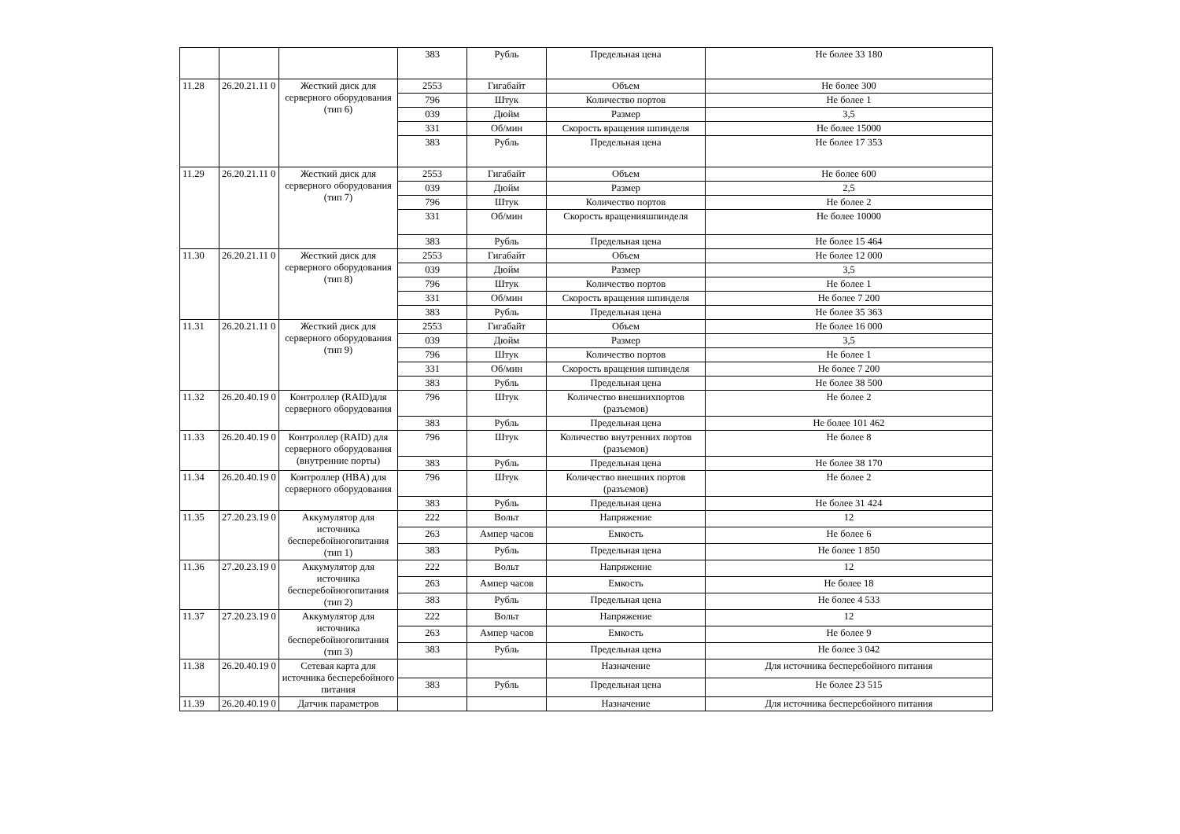| | | | 383 | Рубль | Предельная цена | Не более 33 180 |
| 11.28 | 26.20.21.11 0 | Жесткий диск для серверного оборудования (тип 6) | 2553 | Гигабайт | Объем | Не более 300 |
| | | | 796 | Штук | Количество портов | Не более 1 |
| | | | 039 | Дюйм | Размер | 3,5 |
| | | | 331 | Об/мин | Скорость вращения шпинделя | Не более 15000 |
| | | | 383 | Рубль | Предельная цена | Не более 17 353 |
| 11.29 | 26.20.21.11 0 | Жесткий диск для серверного оборудования (тип 7) | 2553 | Гигабайт | Объем | Не более 600 |
| | | | 039 | Дюйм | Размер | 2,5 |
| | | | 796 | Штук | Количество портов | Не более 2 |
| | | | 331 | Об/мин | Скорость вращенияшпинделя | Не более 10000 |
| | | | 383 | Рубль | Предельная цена | Не более 15 464 |
| 11.30 | 26.20.21.11 0 | Жесткий диск для серверного оборудования (тип 8) | 2553 | Гигабайт | Объем | Не более 12 000 |
| | | | 039 | Дюйм | Размер | 3,5 |
| | | | 796 | Штук | Количество портов | Не более 1 |
| | | | 331 | Об/мин | Скорость вращения шпинделя | Не более 7 200 |
| | | | 383 | Рубль | Предельная цена | Не более 35 363 |
| 11.31 | 26.20.21.11 0 | Жесткий диск для серверного оборудования (тип 9) | 2553 | Гигабайт | Объем | Не более 16 000 |
| | | | 039 | Дюйм | Размер | 3,5 |
| | | | 796 | Штук | Количество портов | Не более 1 |
| | | | 331 | Об/мин | Скорость вращения шпинделя | Не более 7 200 |
| | | | 383 | Рубль | Предельная цена | Не более 38 500 |
| 11.32 | 26.20.40.19 0 | Контроллер (RAID)для серверного оборудования | 796 | Штук | Количество внешнихпортов (разъемов) | Не более 2 |
| | | | 383 | Рубль | Предельная цена | Не более 101 462 |
| 11.33 | 26.20.40.19 0 | Контроллер (RAID) для серверного оборудования (внутренние порты) | 796 | Штук | Количество внутренних портов (разъемов) | Не более 8 |
| | | | 383 | Рубль | Предельная цена | Не более 38 170 |
| 11.34 | 26.20.40.19 0 | Контроллер (HBA) для серверного оборудования | 796 | Штук | Количество внешних портов (разъемов) | Не более 2 |
| | | | 383 | Рубль | Предельная цена | Не более 31 424 |
| 11.35 | 27.20.23.19 0 | Аккумулятор для источника бесперебойногопитания (тип 1) | 222 | Вольт | Напряжение | 12 |
| | | | 263 | Ампер часов | Емкость | Не более 6 |
| | | | 383 | Рубль | Предельная цена | Не более 1 850 |
| 11.36 | 27.20.23.19 0 | Аккумулятор для источника бесперебойногопитания (тип 2) | 222 | Вольт | Напряжение | 12 |
| | | | 263 | Ампер часов | Емкость | Не более 18 |
| | | | 383 | Рубль | Предельная цена | Не более 4 533 |
| 11.37 | 27.20.23.19 0 | Аккумулятор для источника бесперебойногопитания (тип 3) | 222 | Вольт | Напряжение | 12 |
| | | | 263 | Ампер часов | Емкость | Не более 9 |
| | | | 383 | Рубль | Предельная цена | Не более 3 042 |
| 11.38 | 26.20.40.19 0 | Сетевая карта для источника бесперебойного питания | | | Назначение | Для источника бесперебойного питания |
| | | | 383 | Рубль | Предельная цена | Не более 23 515 |
| 11.39 | 26.20.40.19 0 | Датчик параметров | | | Назначение | Для источника бесперебойного питания |